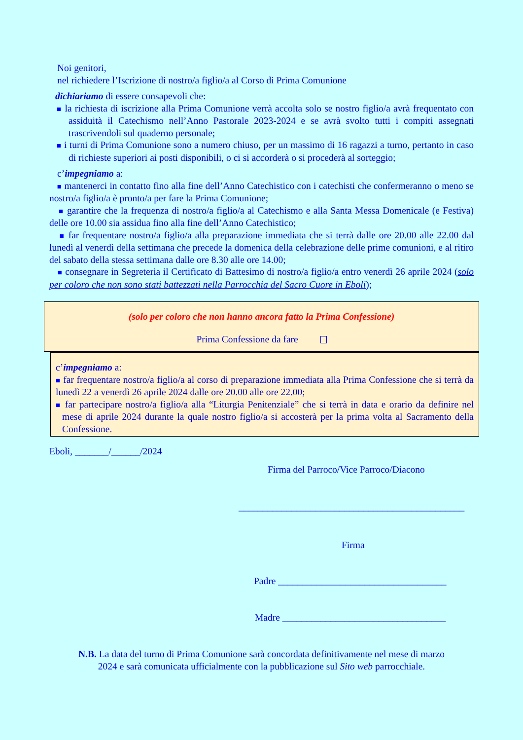Noi genitori,
nel richiedere l’Iscrizione di nostro/a figlio/a al Corso di Prima Comunione
dichiariamo di essere consapevoli che:
■ la richiesta di iscrizione alla Prima Comunione verrà accolta solo se nostro figlio/a avrà frequentato con assiduità il Catechismo nell’Anno Pastorale 2023-2024 e se avrà svolto tutti i compiti assegnati trascrivendoli sul quaderno personale;
■ i turni di Prima Comunione sono a numero chiuso, per un massimo di 16 ragazzi a turno, pertanto in caso di richieste superiori ai posti disponibili, o ci si accorderà o si procederà al sorteggio;
c’impegniamo a:
■ mantenerci in contatto fino alla fine dell’Anno Catechistico con i catechisti che confermeranno o meno se nostro/a figlio/a è pronto/a per fare la Prima Comunione;
■ garantire che la frequenza di nostro/a figlio/a al Catechismo e alla Santa Messa Domenicale (e Festiva) delle ore 10.00 sia assidua fino alla fine dell’Anno Catechistico;
■ far frequentare nostro/a figlio/a alla preparazione immediata che si terrà dalle ore 20.00 alle 22.00 dal lunedì al venerdì della settimana che precede la domenica della celebrazione delle prime comunioni, e al ritiro del sabato della stessa settimana dalle ore 8.30 alle ore 14.00;
■ consegnare in Segreteria il Certificato di Battesimo di nostro/a figlio/a entro venerdì 26 aprile 2024 (solo per coloro che non sono stati battezzati nella Parrocchia del Sacro Cuore in Eboli);
(solo per coloro che non hanno ancora fatto la Prima Confessione)
Prima Confessione da fare
c’impegniamo a:
■ far frequentare nostro/a figlio/a al corso di preparazione immediata alla Prima Confessione che si terrà da lunedì 22 a venerdì 26 aprile 2024 dalle ore 20.00 alle ore 22.00;
■ far partecipare nostro/a figlio/a alla “Liturgia Penitenziale” che si terrà in data e orario da definire nel mese di aprile 2024 durante la quale nostro figlio/a si accosterà per la prima volta al Sacramento della Confessione.
Eboli, _______/______/2024
Firma del Parroco/Vice Parroco/Diacono
_______________________________________________
Firma
Padre ___________________________________
Madre __________________________________
N.B. La data del turno di Prima Comunione sarà concordata definitivamente nel mese di marzo
2024 e sarà comunicata ufficialmente con la pubblicazione sul Sito web parrocchiale.